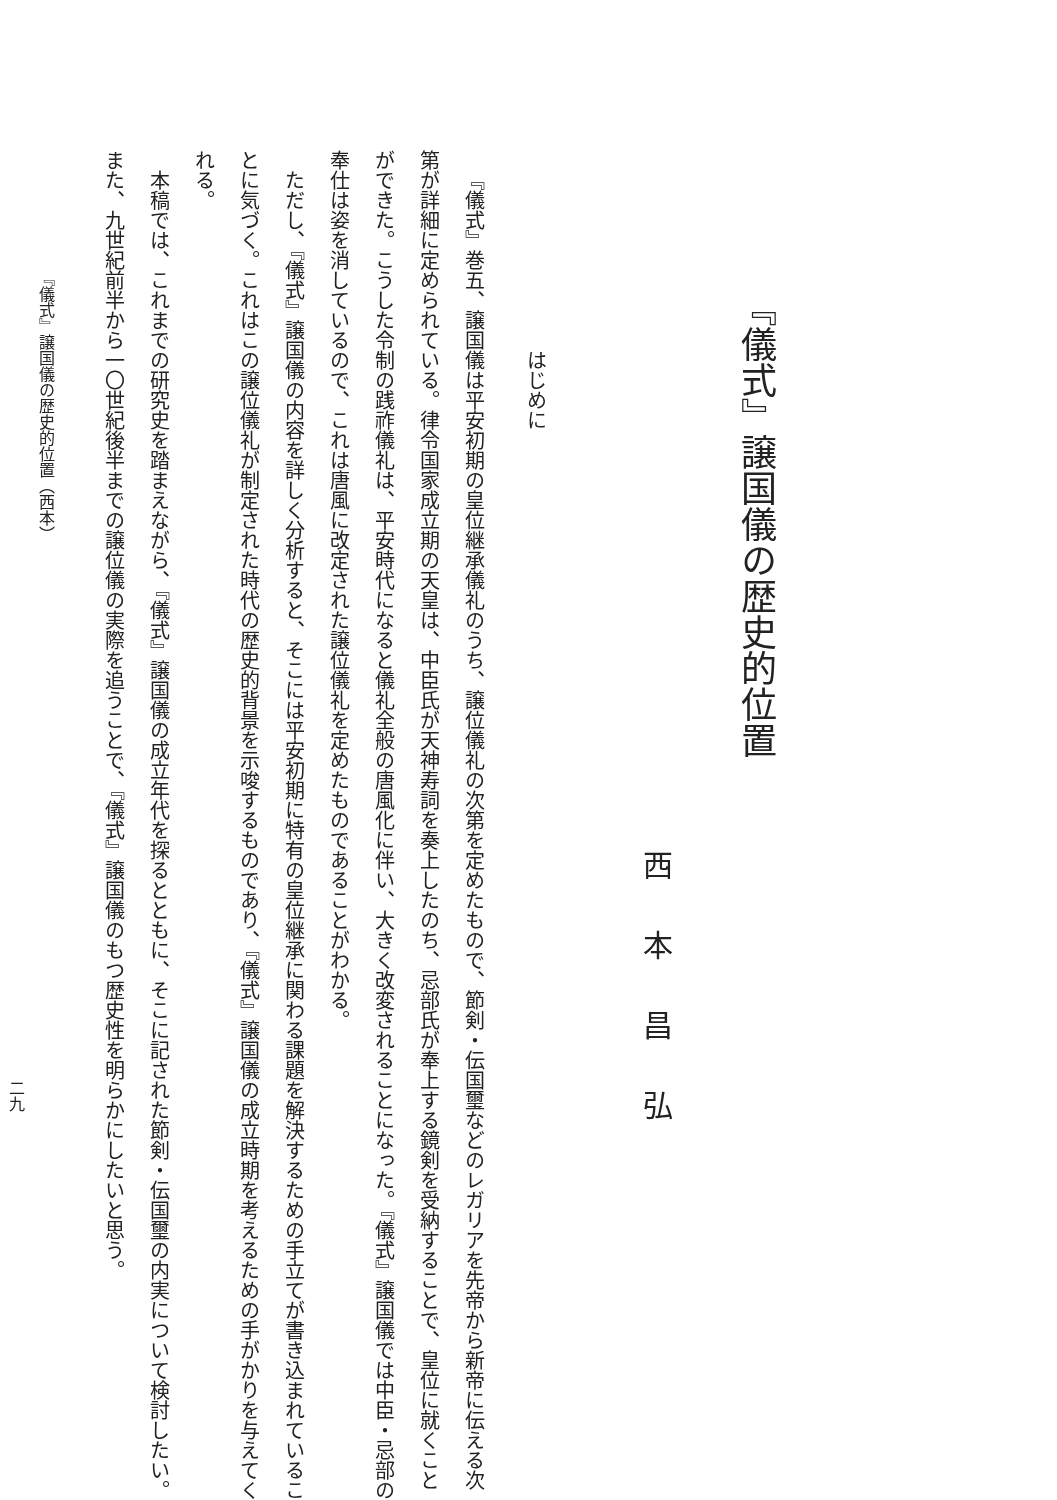『儀式』譲国儀の歴史的位置
西本昌弘
はじめに
『儀式』巻五、譲国儀は平安初期の皇位継承儀礼のうち、譲位儀礼の次第を定めたもので、節剣・伝国璽などのレガリアを先帝から新帝に伝える次第が詳細に定められている。律令国家成立期の天皇は、中臣氏が天神寿詞を奏上したのち、忌部氏が奉上する鏡剣を受納することで、皇位に就くことができた。こうした令制の践祚儀礼は、平安時代になると儀礼全般の唐風化に伴い、大きく改変されることになった。『儀式』譲国儀では中臣・忌部の奉仕は姿を消しているので、これは唐風に改定された譲位儀礼を定めたものであることがわかる。
ただし、『儀式』譲国儀の内容を詳しく分析すると、そこには平安初期に特有の皇位継承に関わる課題を解決するための手立てが書き込まれていることに気づく。これはこの譲位儀礼が制定された時代の歴史的背景を示唆するものであり、『儀式』譲国儀の成立時期を考えるための手がかりを与えてくれる。
本稿では、これまでの研究史を踏まえながら、『儀式』譲国儀の成立年代を探るとともに、そこに記された節剣・伝国璽の内実について検討したい。また、九世紀前半から一〇世紀後半までの譲位儀の実際を追うことで、『儀式』譲国儀のもつ歴史性を明らかにしたいと思う。
『儀式』譲国儀の歴史的位置（西本）
二九